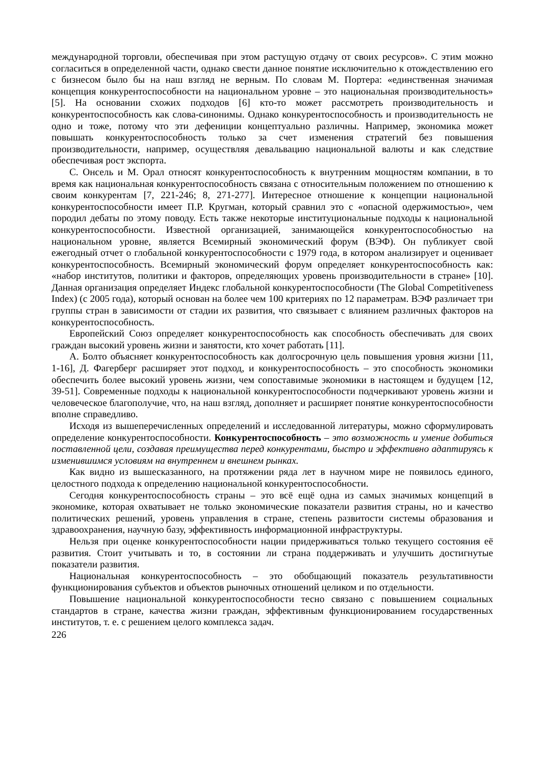международной торговли, обеспечивая при этом растущую отдачу от своих ресурсов». С этим можно согласиться в определенной части, однако свести данное понятие исключительно к отождествлению его с бизнесом было бы на наш взгляд не верным. По словам М. Портера: «единственная значимая концепция конкурентоспособности на национальном уровне – это национальная производительность» [5]. На основании схожих подходов [6] кто-то может рассмотреть производительность и конкурентоспособность как слова-синонимы. Однако конкурентоспособность и производительность не одно и тоже, потому что эти дефениции концептуально различны. Например, экономика может повышать конкурентоспособность только за счет изменения стратегий без повышения производительности, например, осуществляя девальвацию национальной валюты и как следствие обеспечивая рост экспорта.
С. Онсель и М. Орал относят конкурентоспособность к внутренним мощностям компании, в то время как национальная конкурентоспособность связана с относительным положением по отношению к своим конкурентам [7, 221-246; 8, 271-277]. Интересное отношение к концепции национальной конкурентоспособности имеет П.Р. Кругман, который сравнил это с «опасной одержимостью», чем породил дебаты по этому поводу. Есть также некоторые институциональные подходы к национальной конкурентоспособности. Известной организацией, занимающейся конкурентоспособностью на национальном уровне, является Всемирный экономический форум (ВЭФ). Он публикует свой ежегодный отчет о глобальной конкурентоспособности с 1979 года, в котором анализирует и оценивает конкурентоспособность. Всемирный экономический форум определяет конкурентоспособность как: «набор институтов, политики и факторов, определяющих уровень производительности в стране» [10]. Данная организация определяет Индекс глобальной конкурентоспособности (The Global Competitiveness Index) (с 2005 года), который основан на более чем 100 критериях по 12 параметрам. ВЭФ различает три группы стран в зависимости от стадии их развития, что связывает с влиянием различных факторов на конкурентоспособность.
Европейский Союз определяет конкурентоспособность как способность обеспечивать для своих граждан высокий уровень жизни и занятости, кто хочет работать [11].
А. Болто объясняет конкурентоспособность как долгосрочную цель повышения уровня жизни [11, 1-16], Д. Фагерберг расширяет этот подход, и конкурентоспособность – это способность экономики обеспечить более высокий уровень жизни, чем сопоставимые экономики в настоящем и будущем [12, 39-51]. Современные подходы к национальной конкурентоспособности подчеркивают уровень жизни и человеческое благополучие, что, на наш взгляд, дополняет и расширяет понятие конкурентоспособности вполне справедливо.
Исходя из вышеперечисленных определений и исследованной литературы, можно сформулировать определение конкурентоспособности. Конкурентоспособность – это возможность и умение добиться поставленной цели, создавая преимущества перед конкурентами, быстро и эффективно адаптируясь к изменившимся условиям на внутреннем и внешнем рынках.
Как видно из вышесказанного, на протяжении ряда лет в научном мире не появилось единого, целостного подхода к определению национальной конкурентоспособности.
Сегодня конкурентоспособность страны – это всё ещё одна из самых значимых концепций в экономике, которая охватывает не только экономические показатели развития страны, но и качество политических решений, уровень управления в стране, степень развитости системы образования и здравоохранения, научную базу, эффективность информационной инфраструктуры.
Нельзя при оценке конкурентоспособности нации придерживаться только текущего состояния её развития. Стоит учитывать и то, в состоянии ли страна поддерживать и улучшить достигнутые показатели развития.
Национальная конкурентоспособность – это обобщающий показатель результативности функционирования субъектов и объектов рыночных отношений целиком и по отдельности.
Повышение национальной конкурентоспособности тесно связано с повышением социальных стандартов в стране, качества жизни граждан, эффективным функционированием государственных институтов, т. е. с решением целого комплекса задач.
226